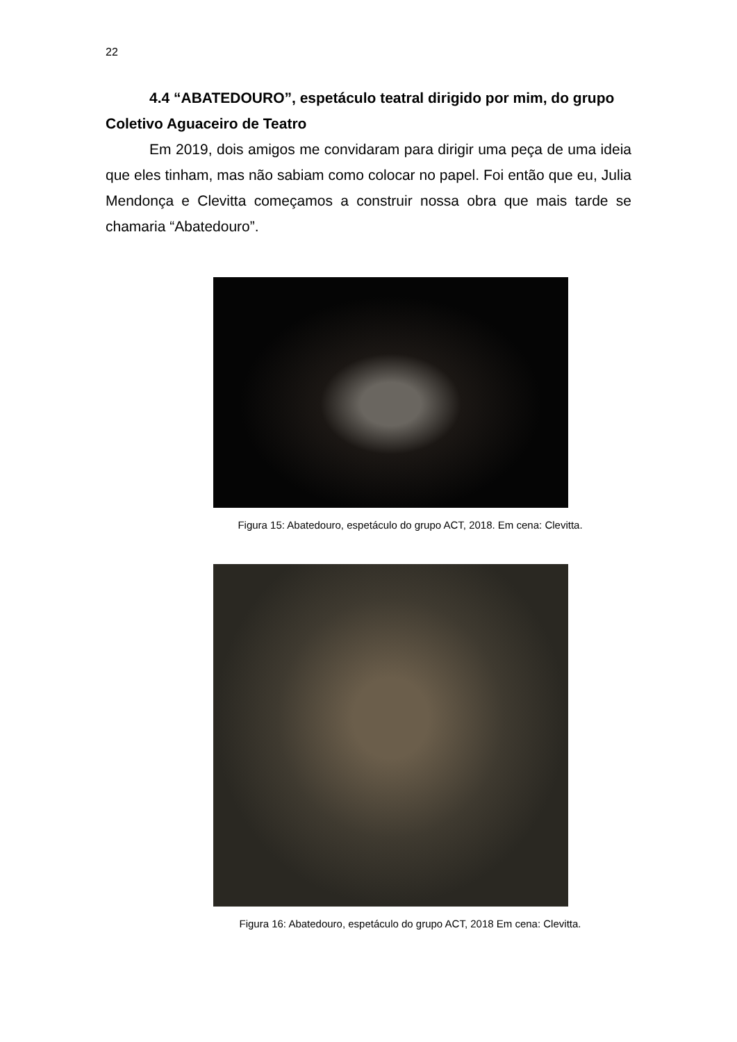22
4.4 “ABATEDOURO”, espetáculo teatral dirigido por mim, do grupo
Coletivo Aguaceiro de Teatro
Em 2019, dois amigos me convidaram para dirigir uma peça de uma ideia que eles tinham, mas não sabiam como colocar no papel. Foi então que eu, Julia Mendonça e Clevitta começamos a construir nossa obra que mais tarde se chamaria “Abatedouro”.
Figura 15: Abatedouro, espetáculo do grupo ACT, 2018. Em cena: Clevitta.
Figura 16: Abatedouro, espetáculo do grupo ACT, 2018 Em cena: Clevitta.